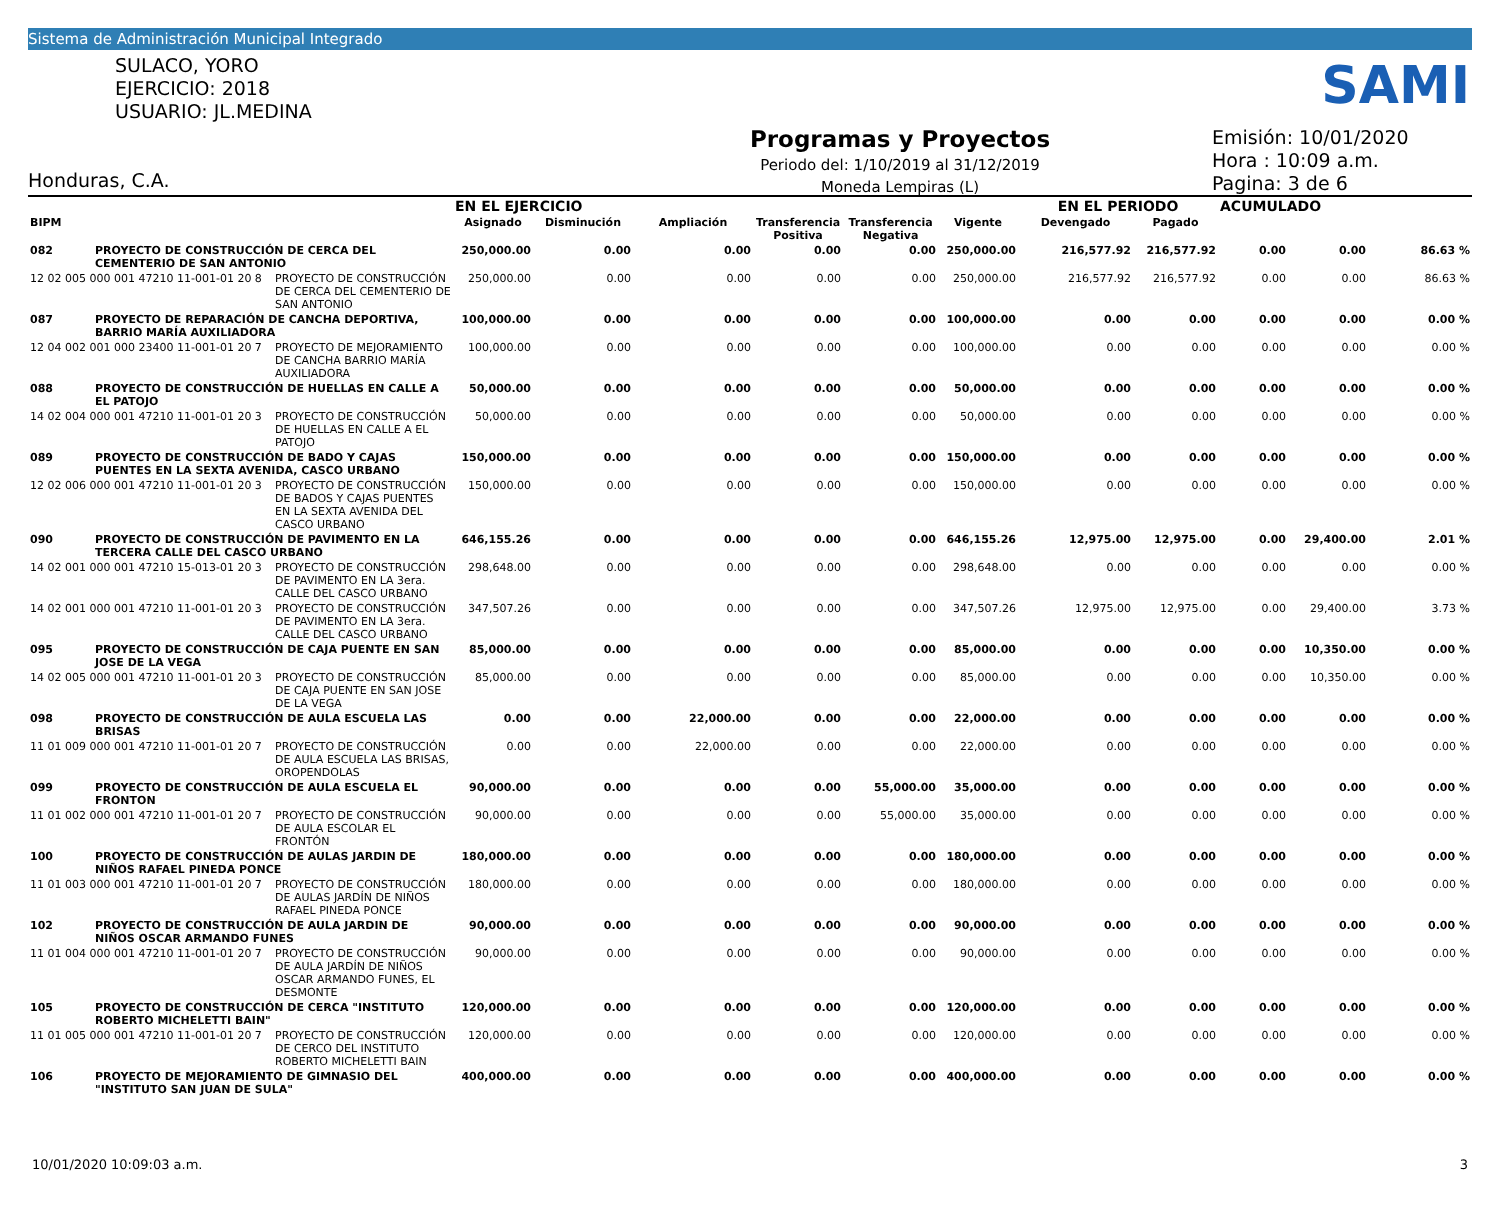Sistema de Administración Municipal Integrado
SAMI
SULACO, YORO
EJERCICIO: 2018
USUARIO: JL.MEDINA
Honduras, C.A.
Programas y Proyectos
Periodo del: 1/10/2019 al 31/12/2019
Moneda Lempiras (L)
Emisión: 10/01/2020
Hora : 10:09 a.m.
Pagina: 3 de 6
| | | | EN EL EJERCICIO | | | | | | EN EL PERIODO | | ACUMULADO | | |
| --- | --- | --- | --- | --- | --- | --- | --- | --- | --- | --- | --- | --- | --- |
| BIPM | | | Asignado | Disminución | Ampliación | Transferencia Positiva | Transferencia Negativa | Vigente | Devengado | Pagado | | | |
| 082 | PROYECTO DE CONSTRUCCIÓN DE CERCA DEL CEMENTERIO DE SAN ANTONIO | | 250,000.00 | 0.00 | 0.00 | 0.00 | 0.00 | 250,000.00 | 216,577.92 | 216,577.92 | 0.00 | 0.00 | 86.63 % |
| 12 02 005 000 001 47210 11-001-01 20 8 | | PROYECTO DE CONSTRUCCIÓN DE CERCA DEL CEMENTERIO DE SAN ANTONIO | 250,000.00 | 0.00 | 0.00 | 0.00 | 0.00 | 250,000.00 | 216,577.92 | 216,577.92 | 0.00 | 0.00 | 86.63 % |
| 087 | PROYECTO DE REPARACIÓN DE CANCHA DEPORTIVA, BARRIO MARÍA AUXILIADORA | | 100,000.00 | 0.00 | 0.00 | 0.00 | 0.00 | 100,000.00 | 0.00 | 0.00 | 0.00 | 0.00 | 0.00 % |
| 12 04 002 001 000 23400 11-001-01 20 7 | | PROYECTO DE MEJORAMIENTO DE CANCHA BARRIO MARÍA AUXILIADORA | 100,000.00 | 0.00 | 0.00 | 0.00 | 0.00 | 100,000.00 | 0.00 | 0.00 | 0.00 | 0.00 | 0.00 % |
| 088 | PROYECTO DE CONSTRUCCIÓN DE HUELLAS EN CALLE A EL PATOJO | | 50,000.00 | 0.00 | 0.00 | 0.00 | 0.00 | 50,000.00 | 0.00 | 0.00 | 0.00 | 0.00 | 0.00 % |
| 14 02 004 000 001 47210 11-001-01 20 3 | | PROYECTO DE CONSTRUCCIÓN DE HUELLAS EN CALLE A EL PATOJO | 50,000.00 | 0.00 | 0.00 | 0.00 | 0.00 | 50,000.00 | 0.00 | 0.00 | 0.00 | 0.00 | 0.00 % |
| 089 | PROYECTO DE CONSTRUCCIÓN DE BADO Y CAJAS PUENTES EN LA SEXTA AVENIDA, CASCO URBANO | | 150,000.00 | 0.00 | 0.00 | 0.00 | 0.00 | 150,000.00 | 0.00 | 0.00 | 0.00 | 0.00 | 0.00 % |
| 12 02 006 000 001 47210 11-001-01 20 3 | | PROYECTO DE CONSTRUCCIÓN DE BADOS Y CAJAS PUENTES EN LA SEXTA AVENIDA DEL CASCO URBANO | 150,000.00 | 0.00 | 0.00 | 0.00 | 0.00 | 150,000.00 | 0.00 | 0.00 | 0.00 | 0.00 | 0.00 % |
| 090 | PROYECTO DE CONSTRUCCIÓN DE PAVIMENTO EN LA TERCERA CALLE DEL CASCO URBANO | | 646,155.26 | 0.00 | 0.00 | 0.00 | 0.00 | 646,155.26 | 12,975.00 | 12,975.00 | 0.00 | 29,400.00 | 2.01 % |
| 14 02 001 000 001 47210 15-013-01 20 3 | | PROYECTO DE CONSTRUCCIÓN DE PAVIMENTO EN LA 3era. CALLE DEL CASCO URBANO | 298,648.00 | 0.00 | 0.00 | 0.00 | 0.00 | 298,648.00 | 0.00 | 0.00 | 0.00 | 0.00 | 0.00 % |
| 14 02 001 000 001 47210 11-001-01 20 3 | | PROYECTO DE CONSTRUCCIÓN DE PAVIMENTO EN LA 3era. CALLE DEL CASCO URBANO | 347,507.26 | 0.00 | 0.00 | 0.00 | 0.00 | 347,507.26 | 12,975.00 | 12,975.00 | 0.00 | 29,400.00 | 3.73 % |
| 095 | PROYECTO DE CONSTRUCCIÓN DE CAJA PUENTE EN SAN JOSE DE LA VEGA | | 85,000.00 | 0.00 | 0.00 | 0.00 | 0.00 | 85,000.00 | 0.00 | 0.00 | 0.00 | 10,350.00 | 0.00 % |
| 14 02 005 000 001 47210 11-001-01 20 3 | | PROYECTO DE CONSTRUCCIÓN DE CAJA PUENTE EN SAN JOSE DE LA VEGA | 85,000.00 | 0.00 | 0.00 | 0.00 | 0.00 | 85,000.00 | 0.00 | 0.00 | 0.00 | 10,350.00 | 0.00 % |
| 098 | PROYECTO DE CONSTRUCCIÓN DE AULA ESCUELA LAS BRISAS | | 0.00 | 0.00 | 22,000.00 | 0.00 | 0.00 | 22,000.00 | 0.00 | 0.00 | 0.00 | 0.00 | 0.00 % |
| 11 01 009 000 001 47210 11-001-01 20 7 | | PROYECTO DE CONSTRUCCIÓN DE AULA ESCUELA LAS BRISAS, OROPENDOLAS | 0.00 | 0.00 | 22,000.00 | 0.00 | 0.00 | 22,000.00 | 0.00 | 0.00 | 0.00 | 0.00 | 0.00 % |
| 099 | PROYECTO DE CONSTRUCCIÓN DE AULA ESCUELA EL FRONTON | | 90,000.00 | 0.00 | 0.00 | 0.00 | 55,000.00 | 35,000.00 | 0.00 | 0.00 | 0.00 | 0.00 | 0.00 % |
| 11 01 002 000 001 47210 11-001-01 20 7 | | PROYECTO DE CONSTRUCCIÓN DE AULA ESCOLAR EL FRONTÓN | 90,000.00 | 0.00 | 0.00 | 0.00 | 55,000.00 | 35,000.00 | 0.00 | 0.00 | 0.00 | 0.00 | 0.00 % |
| 100 | PROYECTO DE CONSTRUCCIÓN DE AULAS JARDIN DE NIÑOS RAFAEL PINEDA PONCE | | 180,000.00 | 0.00 | 0.00 | 0.00 | 0.00 | 180,000.00 | 0.00 | 0.00 | 0.00 | 0.00 | 0.00 % |
| 11 01 003 000 001 47210 11-001-01 20 7 | | PROYECTO DE CONSTRUCCIÓN DE AULAS JARDÍN DE NIÑOS RAFAEL PINEDA PONCE | 180,000.00 | 0.00 | 0.00 | 0.00 | 0.00 | 180,000.00 | 0.00 | 0.00 | 0.00 | 0.00 | 0.00 % |
| 102 | PROYECTO DE CONSTRUCCIÓN DE AULA JARDIN DE NIÑOS OSCAR ARMANDO FUNES | | 90,000.00 | 0.00 | 0.00 | 0.00 | 0.00 | 90,000.00 | 0.00 | 0.00 | 0.00 | 0.00 | 0.00 % |
| 11 01 004 000 001 47210 11-001-01 20 7 | | PROYECTO DE CONSTRUCCIÓN DE AULA JARDÍN DE NIÑOS OSCAR ARMANDO FUNES, EL DESMONTE | 90,000.00 | 0.00 | 0.00 | 0.00 | 0.00 | 90,000.00 | 0.00 | 0.00 | 0.00 | 0.00 | 0.00 % |
| 105 | PROYECTO DE CONSTRUCCIÓN DE CERCA "INSTITUTO ROBERTO MICHELETTI BAIN" | | 120,000.00 | 0.00 | 0.00 | 0.00 | 0.00 | 120,000.00 | 0.00 | 0.00 | 0.00 | 0.00 | 0.00 % |
| 11 01 005 000 001 47210 11-001-01 20 7 | | PROYECTO DE CONSTRUCCIÓN DE CERCO DEL INSTITUTO ROBERTO MICHELETTI BAIN | 120,000.00 | 0.00 | 0.00 | 0.00 | 0.00 | 120,000.00 | 0.00 | 0.00 | 0.00 | 0.00 | 0.00 % |
| 106 | PROYECTO DE MEJORAMIENTO DE GIMNASIO DEL "INSTITUTO SAN JUAN DE SULA" | | 400,000.00 | 0.00 | 0.00 | 0.00 | 0.00 | 400,000.00 | 0.00 | 0.00 | 0.00 | 0.00 | 0.00 % |
10/01/2020 10:09:03 a.m. 3